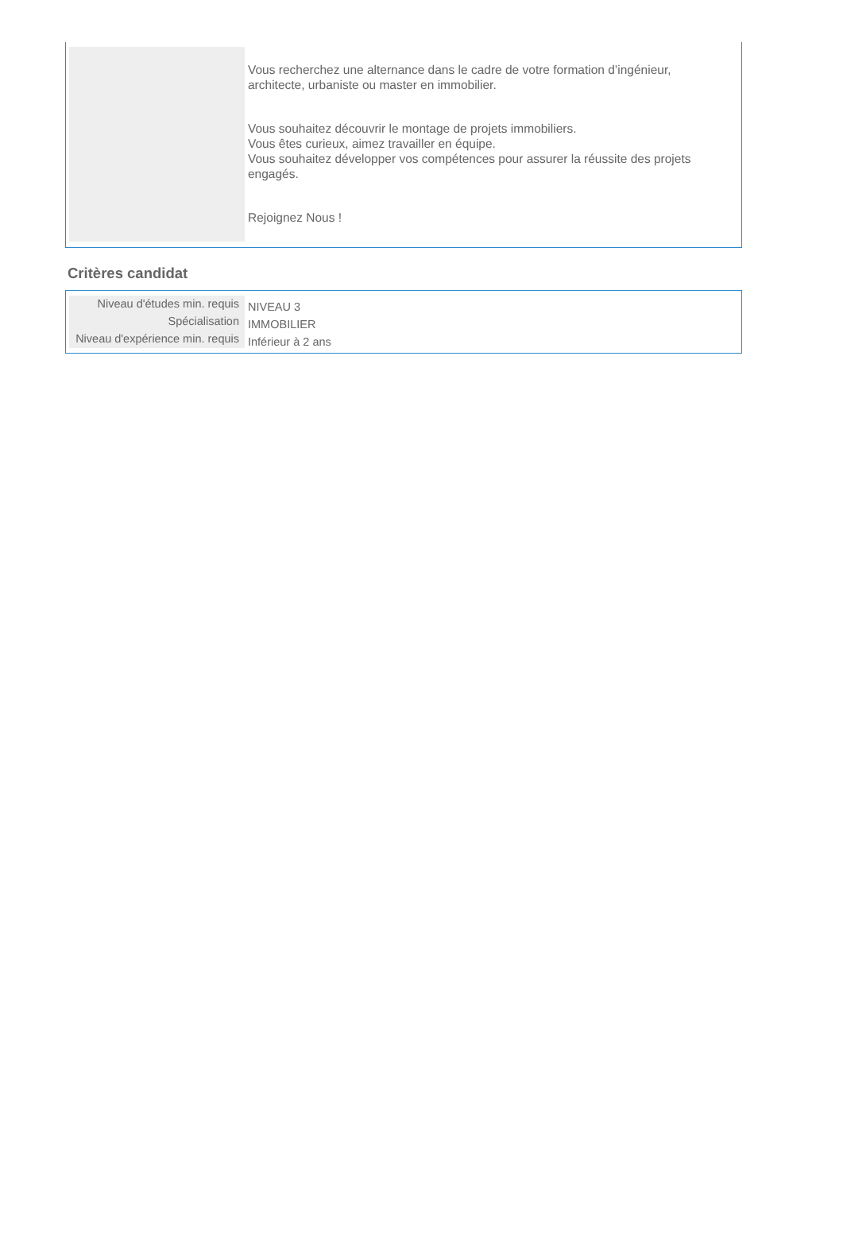Vous recherchez une alternance dans le cadre de votre formation d’ingénieur, architecte, urbaniste ou master en immobilier.
Vous souhaitez découvrir le montage de projets immobiliers.
Vous êtes curieux, aimez travailler en équipe.
Vous souhaitez développer vos compétences pour assurer la réussite des projets engagés.
Rejoignez Nous !
Critères candidat
| Niveau d'études min. requis | NIVEAU 3 |
| Spécialisation | IMMOBILIER |
| Niveau d'expérience min. requis | Inférieur à 2 ans |